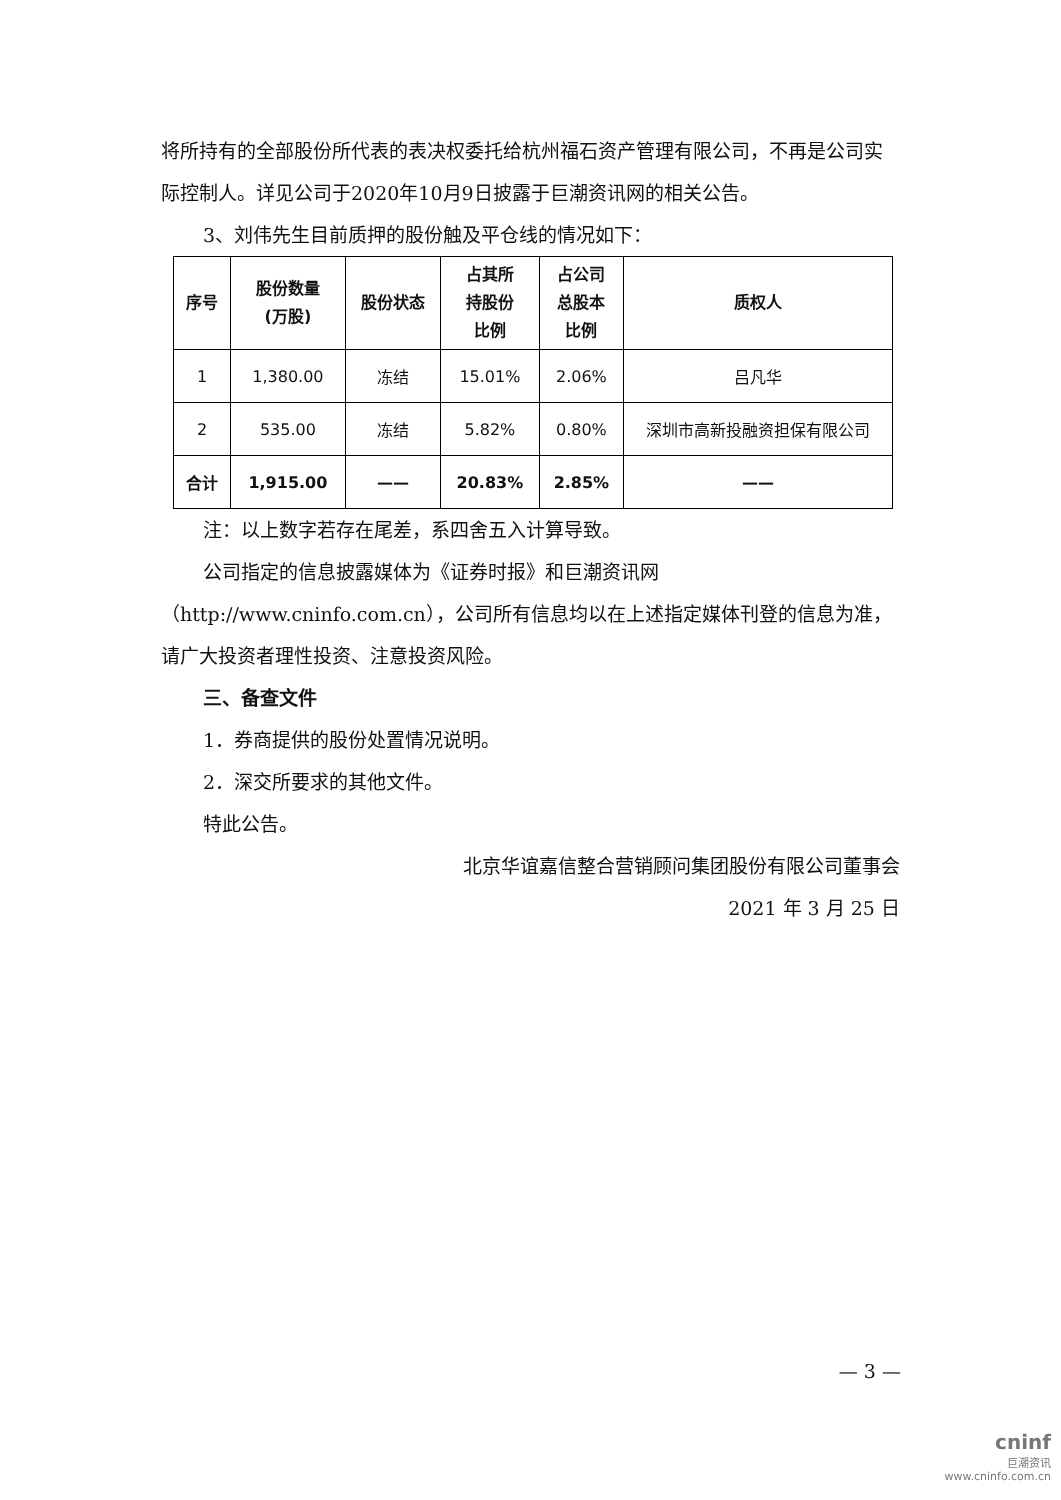将所持有的全部股份所代表的表决权委托给杭州福石资产管理有限公司，不再是公司实际控制人。详见公司于2020年10月9日披露于巨潮资讯网的相关公告。
3、刘伟先生目前质押的股份触及平仓线的情况如下：
| 序号 | 股份数量 (万股) | 股份状态 | 占其所 持股份 比例 | 占公司 总股本 比例 | 质权人 |
| --- | --- | --- | --- | --- | --- |
| 1 | 1,380.00 | 冻结 | 15.01% | 2.06% | 吕凡华 |
| 2 | 535.00 | 冻结 | 5.82% | 0.80% | 深圳市高新投融资担保有限公司 |
| 合计 | 1,915.00 | —— | 20.83% | 2.85% | —— |
注：以上数字若存在尾差，系四舍五入计算导致。
公司指定的信息披露媒体为《证券时报》和巨潮资讯网（http://www.cninfo.com.cn），公司所有信息均以在上述指定媒体刊登的信息为准，请广大投资者理性投资、注意投资风险。
三、备查文件
1．券商提供的股份处置情况说明。
2．深交所要求的其他文件。
特此公告。
北京华谊嘉信整合营销顾问集团股份有限公司董事会
2021 年 3 月 25 日
— 3 —
cninf
巨潮资讯
www.cninfo.com.cn